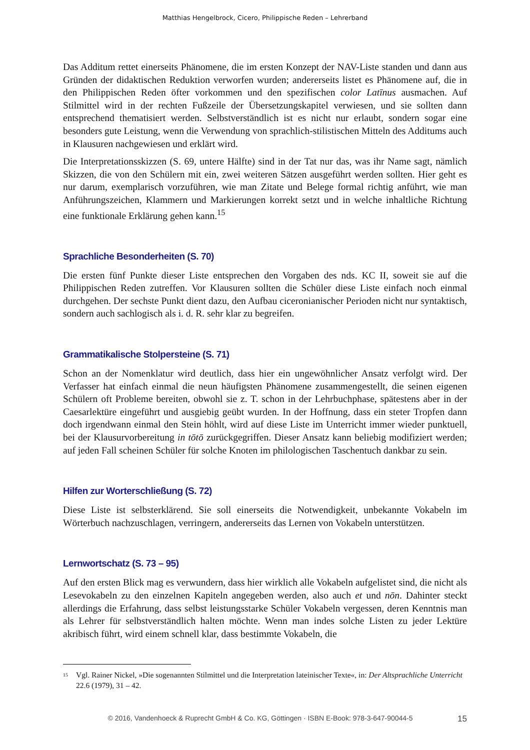Matthias Hengelbrock, Cicero, Philippische Reden – Lehrerband
Das Additum rettet einerseits Phänomene, die im ersten Konzept der NAV-Liste standen und dann aus Gründen der didaktischen Reduktion verworfen wurden; andererseits listet es Phänomene auf, die in den Philippischen Reden öfter vorkommen und den spezifischen color Latīnus ausmachen. Auf Stilmittel wird in der rechten Fußzeile der Übersetzungskapitel verwiesen, und sie sollten dann entsprechend thematisiert werden. Selbstverständlich ist es nicht nur erlaubt, sondern sogar eine besonders gute Leistung, wenn die Verwendung von sprachlich-stilistischen Mitteln des Additums auch in Klausuren nachgewiesen und erklärt wird.
Die Interpretationsskizzen (S. 69, untere Hälfte) sind in der Tat nur das, was ihr Name sagt, nämlich Skizzen, die von den Schülern mit ein, zwei weiteren Sätzen ausgeführt werden sollten. Hier geht es nur darum, exemplarisch vorzuführen, wie man Zitate und Belege formal richtig anführt, wie man Anführungszeichen, Klammern und Markierungen korrekt setzt und in welche inhaltliche Richtung eine funktionale Erklärung gehen kann.<sup>15</sup>
Sprachliche Besonderheiten (S. 70)
Die ersten fünf Punkte dieser Liste entsprechen den Vorgaben des nds. KC II, soweit sie auf die Philippischen Reden zutreffen. Vor Klausuren sollten die Schüler diese Liste einfach noch einmal durchgehen. Der sechste Punkt dient dazu, den Aufbau ciceronianischer Perioden nicht nur syntaktisch, sondern auch sachlogisch als i. d. R. sehr klar zu begreifen.
Grammatikalische Stolpersteine (S. 71)
Schon an der Nomenklatur wird deutlich, dass hier ein ungewöhnlicher Ansatz verfolgt wird. Der Verfasser hat einfach einmal die neun häufigsten Phänomene zusammengestellt, die seinen eigenen Schülern oft Probleme bereiten, obwohl sie z. T. schon in der Lehrbuchphase, spätestens aber in der Caesarlektüre eingeführt und ausgiebig geübt wurden. In der Hoffnung, dass ein steter Tropfen dann doch irgendwann einmal den Stein höhlt, wird auf diese Liste im Unterricht immer wieder punktuell, bei der Klausurvorbereitung in tōtō zurückgegriffen. Dieser Ansatz kann beliebig modifiziert werden; auf jeden Fall scheinen Schüler für solche Knoten im philologischen Taschentuch dankbar zu sein.
Hilfen zur Worterschließung (S. 72)
Diese Liste ist selbsterklärend. Sie soll einerseits die Notwendigkeit, unbekannte Vokabeln im Wörterbuch nachzuschlagen, verringern, andererseits das Lernen von Vokabeln unterstützen.
Lernwortschatz (S. 73 – 95)
Auf den ersten Blick mag es verwundern, dass hier wirklich alle Vokabeln aufgelistet sind, die nicht als Lesevokabeln zu den einzelnen Kapiteln angegeben werden, also auch et und nōn. Dahinter steckt allerdings die Erfahrung, dass selbst leistungsstarke Schüler Vokabeln vergessen, deren Kenntnis man als Lehrer für selbstverständlich halten möchte. Wenn man indes solche Listen zu jeder Lektüre akribisch führt, wird einem schnell klar, dass bestimmte Vokabeln, die
<sup>15</sup> Vgl. Rainer Nickel, »Die sogenannten Stilmittel und die Interpretation lateinischer Texte«, in: Der Altsprachliche Unterricht 22.6 (1979), 31 – 42.
© 2016, Vandenhoeck & Ruprecht GmbH & Co. KG, Göttingen · ISBN E-Book: 978-3-647-90044-5 15